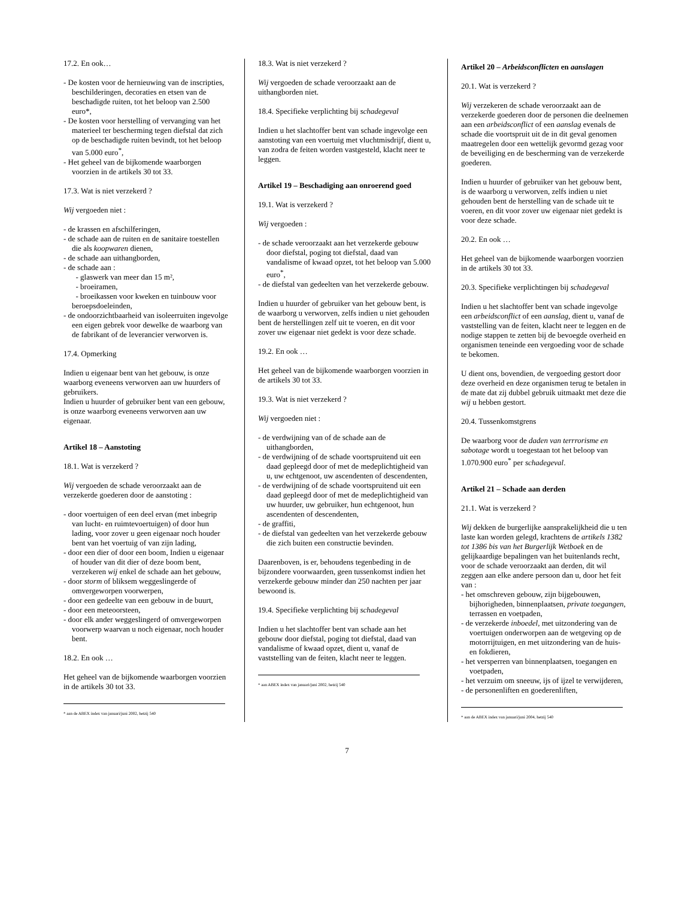17.2. En ook…
- De kosten voor de hernieuwing van de inscripties, beschilderingen, decoraties en etsen van de beschadigde ruiten, tot het beloop van 2.500 euro*,
- De kosten voor herstelling of vervanging van het materieel ter bescherming tegen diefstal dat zich op de beschadigde ruiten bevindt, tot het beloop van 5.000 euro<sup>*</sup>,
- Het geheel van de bijkomende waarborgen voorzien in de artikels 30 tot 33.
17.3. Wat is niet verzekerd ?
Wij vergoeden niet :
- de krassen en afschilferingen,
- de schade aan de ruiten en de sanitaire toestellen die als koopwaren dienen,
- de schade aan uithangborden,
- de schade aan :
- glaswerk van meer dan 15 m²,
- broeiramen,
- broeikassen voor kweken en tuinbouw voor beroepsdoeleinden,
- de ondoorzichtbaarheid van isoleerruiten ingevolge een eigen gebrek voor dewelke de waarborg van de fabrikant of de leverancier verworven is.
17.4. Opmerking
Indien u eigenaar bent van het gebouw, is onze waarborg eveneens verworven aan uw huurders of gebruikers.
Indien u huurder of gebruiker bent van een gebouw, is onze waarborg eveneens verworven aan uw eigenaar.
Artikel 18 – Aanstoting
18.1. Wat is verzekerd ?
Wij vergoeden de schade veroorzaakt aan de verzekerde goederen door de aanstoting :
- door voertuigen of een deel ervan (met inbegrip van lucht- en ruimtevoertuigen) of door hun lading, voor zover u geen eigenaar noch houder bent van het voertuig of van zijn lading,
- door een dier of door een boom, Indien u eigenaar of houder van dit dier of deze boom bent, verzekeren wij enkel de schade aan het gebouw,
- door storm of bliksem weggeslingerde of omvergeworpen voorwerpen,
- door een gedeelte van een gebouw in de buurt,
- door een meteoorsteen,
- door elk ander weggeslingerd of omvergeworpen voorwerp waarvan u noch eigenaar, noch houder bent.
18.2. En ook …
Het geheel van de bijkomende waarborgen voorzien in de artikels 30 tot 33.
* aan de ABEX index van januari/juni 2002, hetzij 540
18.3. Wat is niet verzekerd ?
Wij vergoeden de schade veroorzaakt aan de uithangborden niet.
18.4. Specifieke verplichting bij schadegeval
Indien u het slachtoffer bent van schade ingevolge een aanstoting van een voertuig met vluchtmisdrijf, dient u, van zodra de feiten worden vastgesteld, klacht neer te leggen.
Artikel 19 – Beschadiging aan onroerend goed
19.1. Wat is verzekerd ?
Wij vergoeden :
- de schade veroorzaakt aan het verzekerde gebouw door diefstal, poging tot diefstal, daad van vandalisme of kwaad opzet, tot het beloop van 5.000 euro<sup>*</sup>,
- de diefstal van gedeelten van het verzekerde gebouw.
Indien u huurder of gebruiker van het gebouw bent, is de waarborg u verworven, zelfs indien u niet gehouden bent de herstellingen zelf uit te voeren, en dit voor zover uw eigenaar niet gedekt is voor deze schade.
19.2. En ook …
Het geheel van de bijkomende waarborgen voorzien in de artikels 30 tot 33.
19.3. Wat is niet verzekerd ?
Wij vergoeden niet :
- de verdwijning van of de schade aan de uithangborden,
- de verdwijning of de schade voortspruitend uit een daad gepleegd door of met de medeplichtigheid van u, uw echtgenoot, uw ascendenten of descendenten,
- de verdwijning of de schade voortspruitend uit een daad gepleegd door of met de medeplichtigheid van uw huurder, uw gebruiker, hun echtgenoot, hun ascendenten of descendenten,
- de graffiti,
- de diefstal van gedeelten van het verzekerde gebouw die zich buiten een constructie bevinden.
Daarenboven, is er, behoudens tegenbeding in de bijzondere voorwaarden, geen tussenkomst indien het verzekerde gebouw minder dan 250 nachten per jaar bewoond is.
19.4. Specifieke verplichting bij schadegeval
Indien u het slachtoffer bent van schade aan het gebouw door diefstal, poging tot diefstal, daad van vandalisme of kwaad opzet, dient u, vanaf de vaststelling van de feiten, klacht neer te leggen.
* aan ABEX index van januari/juni 2002, hetzij 540
Artikel 20 – Arbeidsconflicten en aanslagen
20.1. Wat is verzekerd ?
Wij verzekeren de schade veroorzaakt aan de verzekerde goederen door de personen die deelnemen aan een arbeidsconflict of een aanslag evenals de schade die voortspruit uit de in dit geval genomen maatregelen door een wettelijk gevormd gezag voor de beveiliging en de bescherming van de verzekerde goederen.
Indien u huurder of gebruiker van het gebouw bent, is de waarborg u verworven, zelfs indien u niet gehouden bent de herstelling van de schade uit te voeren, en dit voor zover uw eigenaar niet gedekt is voor deze schade.
20.2. En ook …
Het geheel van de bijkomende waarborgen voorzien in de artikels 30 tot 33.
20.3. Specifieke verplichtingen bij schadegeval
Indien u het slachtoffer bent van schade ingevolge een arbeidsconflict of een aanslag, dient u, vanaf de vaststelling van de feiten, klacht neer te leggen en de nodige stappen te zetten bij de bevoegde overheid en organismen teneinde een vergoeding voor de schade te bekomen.
U dient ons, bovendien, de vergoeding gestort door deze overheid en deze organismen terug te betalen in de mate dat zij dubbel gebruik uitmaakt met deze die wij u hebben gestort.
20.4. Tussenkomstgrens
De waarborg voor de daden van terrrorisme en sabotage wordt u toegestaan tot het beloop van 1.070.900 euro<sup>*</sup> per schadegeval.
Artikel 21 – Schade aan derden
21.1. Wat is verzekerd ?
Wij dekken de burgerlijke aansprakelijkheid die u ten laste kan worden gelegd, krachtens de artikels 1382 tot 1386 bis van het Burgerlijk Wetboek en de gelijkaardige bepalingen van het buitenlands recht, voor de schade veroorzaakt aan derden, dit wil zeggen aan elke andere persoon dan u, door het feit van :
- het omschreven gebouw, zijn bijgebouwen, bijhorigheden, binnenplaatsen, private toegangen, terrassen en voetpaden,
- de verzekerde inboedel, met uitzondering van de voertuigen onderworpen aan de wetgeving op de motorrijtuigen, en met uitzondering van de huis- en fokdieren,
- het versperren van binnenplaatsen, toegangen en voetpaden,
- het verzuim om sneeuw, ijs of ijzel te verwijderen,
- de personenliften en goederenliften,
* aan de ABEX index van januari/juni 2004, hetzij 540
7